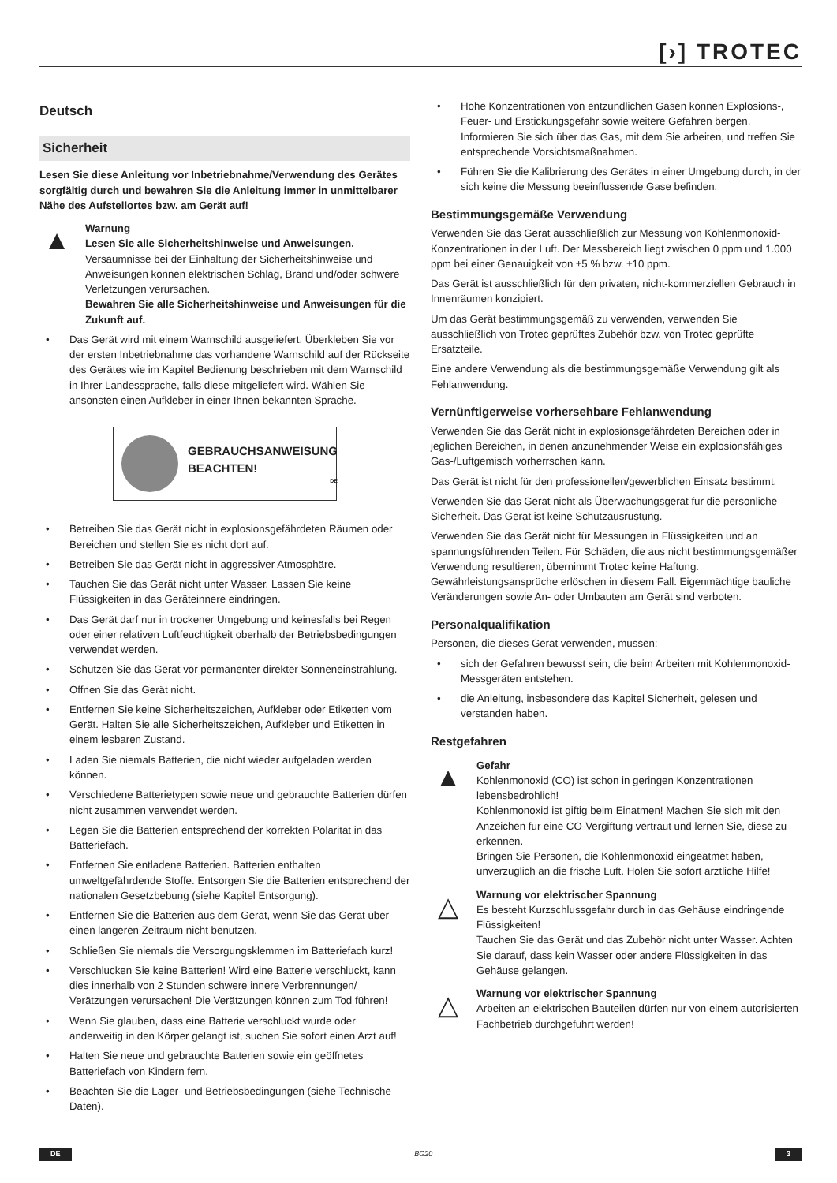[›] TROTEC
Deutsch
Sicherheit
Lesen Sie diese Anleitung vor Inbetriebnahme/Verwendung des Gerätes sorgfältig durch und bewahren Sie die Anleitung immer in unmittelbarer Nähe des Aufstellortes bzw. am Gerät auf!
▲
Warnung
Lesen Sie alle Sicherheitshinweise und Anweisungen.
Versäumnisse bei der Einhaltung der Sicherheitshinweise und Anweisungen können elektrischen Schlag, Brand und/oder schwere Verletzungen verursachen.
Bewahren Sie alle Sicherheitshinweise und Anweisungen für die Zukunft auf.
• Das Gerät wird mit einem Warnschild ausgeliefert. Überkleben Sie vor der ersten Inbetriebnahme das vorhandene Warnschild auf der Rückseite des Gerätes wie im Kapitel Bedienung beschrieben mit dem Warnschild in Ihrer Landessprache, falls diese mitgeliefert wird. Wählen Sie ansonsten einen Aufkleber in einer Ihnen bekannten Sprache.
GEBRAUCHSANWEISUNG BEACHTEN!
DE
• Betreiben Sie das Gerät nicht in explosionsgefährdeten Räumen oder Bereichen und stellen Sie es nicht dort auf.
• Betreiben Sie das Gerät nicht in aggressiver Atmosphäre.
• Tauchen Sie das Gerät nicht unter Wasser. Lassen Sie keine Flüssigkeiten in das Geräteinnere eindringen.
• Das Gerät darf nur in trockener Umgebung und keinesfalls bei Regen oder einer relativen Luftfeuchtigkeit oberhalb der Betriebsbedingungen verwendet werden.
• Schützen Sie das Gerät vor permanenter direkter Sonneneinstrahlung.
• Öffnen Sie das Gerät nicht.
• Entfernen Sie keine Sicherheitszeichen, Aufkleber oder Etiketten vom Gerät. Halten Sie alle Sicherheitszeichen, Aufkleber und Etiketten in einem lesbaren Zustand.
• Laden Sie niemals Batterien, die nicht wieder aufgeladen werden können.
• Verschiedene Batterietypen sowie neue und gebrauchte Batterien dürfen nicht zusammen verwendet werden.
• Legen Sie die Batterien entsprechend der korrekten Polarität in das Batteriefach.
• Entfernen Sie entladene Batterien. Batterien enthalten umweltgefährdende Stoffe. Entsorgen Sie die Batterien entsprechend der nationalen Gesetzbebung (siehe Kapitel Entsorgung).
• Entfernen Sie die Batterien aus dem Gerät, wenn Sie das Gerät über einen längeren Zeitraum nicht benutzen.
• Schließen Sie niemals die Versorgungsklemmen im Batteriefach kurz!
• Verschlucken Sie keine Batterien! Wird eine Batterie verschluckt, kann dies innerhalb von 2 Stunden schwere innere Verbrennungen/ Verätzungen verursachen! Die Verätzungen können zum Tod führen!
• Wenn Sie glauben, dass eine Batterie verschluckt wurde oder anderweitig in den Körper gelangt ist, suchen Sie sofort einen Arzt auf!
• Halten Sie neue und gebrauchte Batterien sowie ein geöffnetes Batteriefach von Kindern fern.
• Beachten Sie die Lager- und Betriebsbedingungen (siehe Technische Daten).
• Hohe Konzentrationen von entzündlichen Gasen können Explosions-, Feuer- und Erstickungsgefahr sowie weitere Gefahren bergen. Informieren Sie sich über das Gas, mit dem Sie arbeiten, und treffen Sie entsprechende Vorsichtsmaßnahmen.
• Führen Sie die Kalibrierung des Gerätes in einer Umgebung durch, in der sich keine die Messung beeinflussende Gase befinden.
Bestimmungsgemäße Verwendung
Verwenden Sie das Gerät ausschließlich zur Messung von Kohlenmonoxid-Konzentrationen in der Luft. Der Messbereich liegt zwischen 0 ppm und 1.000 ppm bei einer Genauigkeit von ±5 % bzw. ±10 ppm.
Das Gerät ist ausschließlich für den privaten, nicht-kommerziellen Gebrauch in Innenräumen konzipiert.
Um das Gerät bestimmungsgemäß zu verwenden, verwenden Sie ausschließlich von Trotec geprüftes Zubehör bzw. von Trotec geprüfte Ersatzteile.
Eine andere Verwendung als die bestimmungsgemäße Verwendung gilt als Fehlanwendung.
Vernünftigerweise vorhersehbare Fehlanwendung
Verwenden Sie das Gerät nicht in explosionsgefährdeten Bereichen oder in jeglichen Bereichen, in denen anzunehmender Weise ein explosionsfähiges Gas-/Luftgemisch vorherrschen kann.
Das Gerät ist nicht für den professionellen/gewerblichen Einsatz bestimmt.
Verwenden Sie das Gerät nicht als Überwachungsgerät für die persönliche Sicherheit. Das Gerät ist keine Schutzausrüstung.
Verwenden Sie das Gerät nicht für Messungen in Flüssigkeiten und an spannungsführenden Teilen. Für Schäden, die aus nicht bestimmungsgemäßer Verwendung resultieren, übernimmt Trotec keine Haftung. Gewährleistungsansprüche erlöschen in diesem Fall. Eigenmächtige bauliche Veränderungen sowie An- oder Umbauten am Gerät sind verboten.
Personalqualifikation
Personen, die dieses Gerät verwenden, müssen:
• sich der Gefahren bewusst sein, die beim Arbeiten mit Kohlenmonoxid-Messgeräten entstehen.
• die Anleitung, insbesondere das Kapitel Sicherheit, gelesen und verstanden haben.
Restgefahren
▲
Gefahr
Kohlenmonoxid (CO) ist schon in geringen Konzentrationen lebensbedrohlich!
Kohlenmonoxid ist giftig beim Einatmen! Machen Sie sich mit den Anzeichen für eine CO-Vergiftung vertraut und lernen Sie, diese zu erkennen.
Bringen Sie Personen, die Kohlenmonoxid eingeatmet haben, unverzüglich an die frische Luft. Holen Sie sofort ärztliche Hilfe!
△
Warnung vor elektrischer Spannung
Es besteht Kurzschlussgefahr durch in das Gehäuse eindringende Flüssigkeiten!
Tauchen Sie das Gerät und das Zubehör nicht unter Wasser. Achten Sie darauf, dass kein Wasser oder andere Flüssigkeiten in das Gehäuse gelangen.
△
Warnung vor elektrischer Spannung
Arbeiten an elektrischen Bauteilen dürfen nur von einem autorisierten Fachbetrieb durchgeführt werden!
DE BG20 3